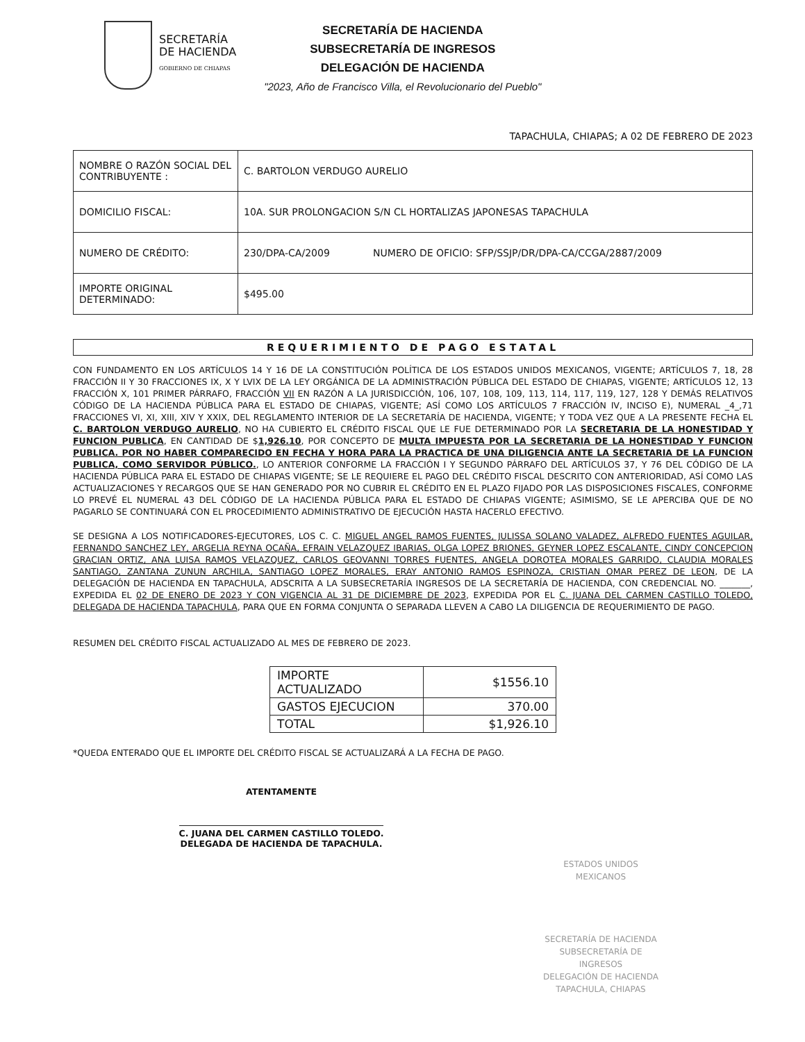SECRETARÍA
DE HACIENDA
GOBIERNO DE CHIAPAS
SECRETARÍA DE HACIENDA
SUBSECRETARÍA DE INGRESOS
DELEGACIÓN DE HACIENDA
"2023, Año de Francisco Villa, el Revolucionario del Pueblo"
TAPACHULA, CHIAPAS; A 02 DE FEBRERO DE 2023
| NOMBRE O RAZÓN SOCIAL DEL CONTRIBUYENTE : | C. BARTOLON VERDUGO AURELIO |
| DOMICILIO FISCAL: | 10A. SUR PROLONGACION S/N CL HORTALIZAS JAPONESAS TAPACHULA |
| NUMERO DE CRÉDITO: | 230/DPA-CA/2009 NUMERO DE OFICIO: SFP/SSJP/DR/DPA-CA/CCGA/2887/2009 |
| IMPORTE ORIGINAL DETERMINADO: | $495.00 |
REQUERIMIENTO DE PAGO ESTATAL
CON FUNDAMENTO EN LOS ARTÍCULOS 14 Y 16 DE LA CONSTITUCIÓN POLÍTICA DE LOS ESTADOS UNIDOS MEXICANOS, VIGENTE; ARTÍCULOS 7, 18, 28 FRACCIÓN II Y 30 FRACCIONES IX, X Y LVIX DE LA LEY ORGÁNICA DE LA ADMINISTRACIÓN PÚBLICA DEL ESTADO DE CHIAPAS, VIGENTE; ARTÍCULOS 12, 13 FRACCIÓN X, 101 PRIMER PÁRRAFO, FRACCIÓN VII EN RAZÓN A LA JURISDICCIÓN, 106, 107, 108, 109, 113, 114, 117, 119, 127, 128 Y DEMÁS RELATIVOS CÓDIGO DE LA HACIENDA PÚBLICA PARA EL ESTADO DE CHIAPAS, VIGENTE; ASÍ COMO LOS ARTÍCULOS 7 FRACCIÓN IV, INCISO E), NUMERAL _4_,71 FRACCIONES VI, XI, XIII, XIV Y XXIX, DEL REGLAMENTO INTERIOR DE LA SECRETARÍA DE HACIENDA, VIGENTE; Y TODA VEZ QUE A LA PRESENTE FECHA EL C. BARTOLON VERDUGO AURELIO, NO HA CUBIERTO EL CRÉDITO FISCAL QUE LE FUE DETERMINADO POR LA SECRETARIA DE LA HONESTIDAD Y FUNCION PUBLICA, EN CANTIDAD DE $1,926.10, POR CONCEPTO DE MULTA IMPUESTA POR LA SECRETARIA DE LA HONESTIDAD Y FUNCION PUBLICA. POR NO HABER COMPARECIDO EN FECHA Y HORA PARA LA PRACTICA DE UNA DILIGENCIA ANTE LA SECRETARIA DE LA FUNCION PUBLICA, COMO SERVIDOR PÚBLICO., LO ANTERIOR CONFORME LA FRACCIÓN I Y SEGUNDO PÁRRAFO DEL ARTÍCULOS 37, Y 76 DEL CÓDIGO DE LA HACIENDA PÚBLICA PARA EL ESTADO DE CHIAPAS VIGENTE; SE LE REQUIERE EL PAGO DEL CRÉDITO FISCAL DESCRITO CON ANTERIORIDAD, ASÍ COMO LAS ACTUALIZACIONES Y RECARGOS QUE SE HAN GENERADO POR NO CUBRIR EL CRÉDITO EN EL PLAZO FIJADO POR LAS DISPOSICIONES FISCALES, CONFORME LO PREVÉ EL NUMERAL 43 DEL CÓDIGO DE LA HACIENDA PÚBLICA PARA EL ESTADO DE CHIAPAS VIGENTE; ASIMISMO, SE LE APERCIBA QUE DE NO PAGARLO SE CONTINUARÁ CON EL PROCEDIMIENTO ADMINISTRATIVO DE EJECUCIÓN HASTA HACERLO EFECTIVO.
SE DESIGNA A LOS NOTIFICADORES-EJECUTORES, LOS C. C. MIGUEL ANGEL RAMOS FUENTES, JULISSA SOLANO VALADEZ, ALFREDO FUENTES AGUILAR, FERNANDO SANCHEZ LEY, ARGELIA REYNA OCAÑA, EFRAIN VELAZQUEZ IBARIAS, OLGA LOPEZ BRIONES, GEYNER LOPEZ ESCALANTE, CINDY CONCEPCION GRACIAN ORTIZ, ANA LUISA RAMOS VELAZQUEZ, CARLOS GEOVANNI TORRES FUENTES, ANGELA DOROTEA MORALES GARRIDO, CLAUDIA MORALES SANTIAGO, ZANTANA ZUNUN ARCHILA, SANTIAGO LOPEZ MORALES, ERAY ANTONIO RAMOS ESPINOZA, CRISTIAN OMAR PEREZ DE LEON, DE LA DELEGACIÓN DE HACIENDA EN TAPACHULA, ADSCRITA A LA SUBSECRETARÍA INGRESOS DE LA SECRETARÍA DE HACIENDA, CON CREDENCIAL NO. _______, EXPEDIDA EL 02 DE ENERO DE 2023 Y CON VIGENCIA AL 31 DE DICIEMBRE DE 2023, EXPEDIDA POR EL C. JUANA DEL CARMEN CASTILLO TOLEDO, DELEGADA DE HACIENDA TAPACHULA, PARA QUE EN FORMA CONJUNTA O SEPARADA LLEVEN A CABO LA DILIGENCIA DE REQUERIMIENTO DE PAGO.
RESUMEN DEL CRÉDITO FISCAL ACTUALIZADO AL MES DE FEBRERO DE 2023.
| IMPORTE ACTUALIZADO | $1556.10 |
| GASTOS EJECUCION | 370.00 |
| TOTAL | $1,926.10 |
*QUEDA ENTERADO QUE EL IMPORTE DEL CRÉDITO FISCAL SE ACTUALIZARÁ A LA FECHA DE PAGO.
ATENTAMENTE
C. JUANA DEL CARMEN CASTILLO TOLEDO.
DELEGADA DE HACIENDA DE TAPACHULA.
ESTADOS UNIDOS MEXICANOS
SECRETARÍA DE HACIENDA
SUBSECRETARÍA DE INGRESOS
DELEGACIÓN DE HACIENDA
TAPACHULA, CHIAPAS